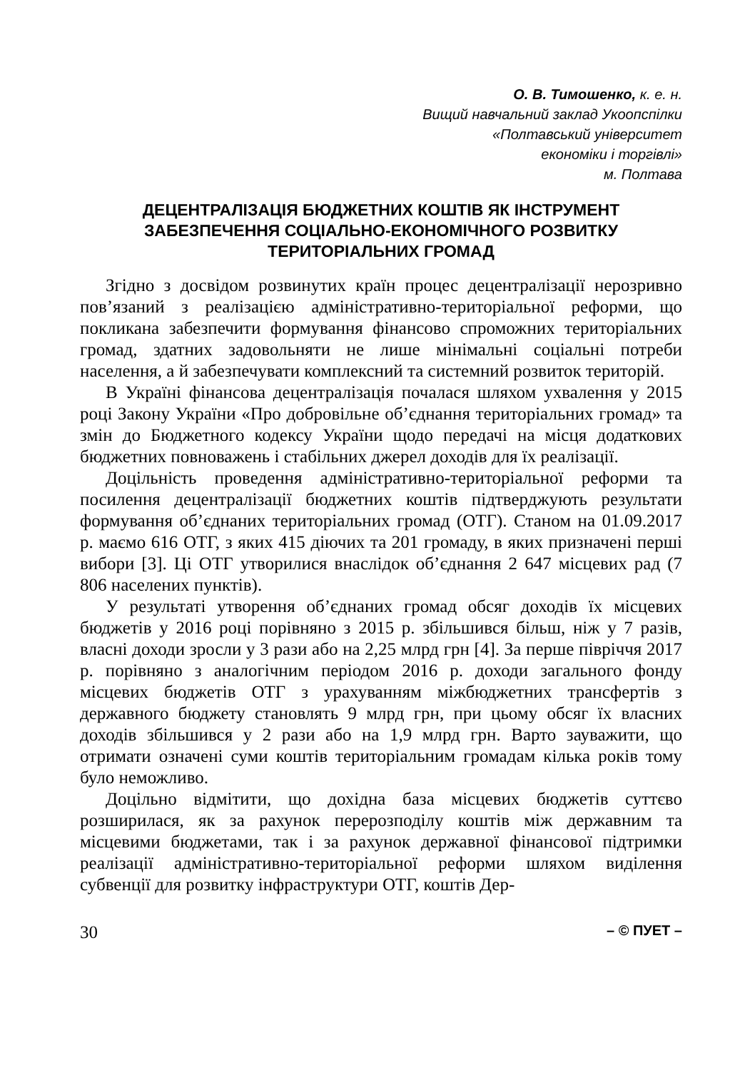О. В. Тимошенко, к. е. н.
Вищий навчальний заклад Укоопспілки
«Полтавський університет
економіки і торгівлі»
м. Полтава
ДЕЦЕНТРАЛІЗАЦІЯ БЮДЖЕТНИХ КОШТІВ ЯК ІНСТРУМЕНТ ЗАБЕЗПЕЧЕННЯ СОЦІАЛЬНО-ЕКОНОМІЧНОГО РОЗВИТКУ ТЕРИТОРІАЛЬНИХ ГРОМАД
Згідно з досвідом розвинутих країн процес децентралізації нерозривно пов’язаний з реалізацією адміністративно-територіальної реформи, що покликана забезпечити формування фінансово спроможних територіальних громад, здатних задовольняти не лише мінімальні соціальні потреби населення, а й забезпечувати комплексний та системний розвиток територій.
В Україні фінансова децентралізація почалася шляхом ухвалення у 2015 році Закону України «Про добровільне об’єднання територіальних громад» та змін до Бюджетного кодексу України щодо передачі на місця додаткових бюджетних повноважень і стабільних джерел доходів для їх реалізації.
Доцільність проведення адміністративно-територіальної реформи та посилення децентралізації бюджетних коштів підтверджують результати формування об’єднаних територіальних громад (ОТГ). Станом на 01.09.2017 р. маємо 616 ОТГ, з яких 415 діючих та 201 громаду, в яких призначені перші вибори [3]. Ці ОТГ утворилися внаслідок об’єднання 2 647 місцевих рад (7 806 населених пунктів).
У результаті утворення об’єднаних громад обсяг доходів їх місцевих бюджетів у 2016 році порівняно з 2015 р. збільшився більш, ніж у 7 разів, власні доходи зросли у 3 рази або на 2,25 млрд грн [4]. За перше півріччя 2017 р. порівняно з аналогічним періодом 2016 р. доходи загального фонду місцевих бюджетів ОТГ з урахуванням міжбюджетних трансфертів з державного бюджету становлять 9 млрд грн, при цьому обсяг їх власних доходів збільшився у 2 рази або на 1,9 млрд грн. Варто зауважити, що отримати означені суми коштів територіальним громадам кілька років тому було неможливо.
Доцільно відмітити, що дохідна база місцевих бюджетів суттєво розширилася, як за рахунок перерозподілу коштів між державним та місцевими бюджетами, так і за рахунок державної фінансової підтримки реалізації адміністративно-територіальної реформи шляхом виділення субвенції для розвитку інфраструктури ОТГ, коштів Дер-
30 – © ПУЕТ –